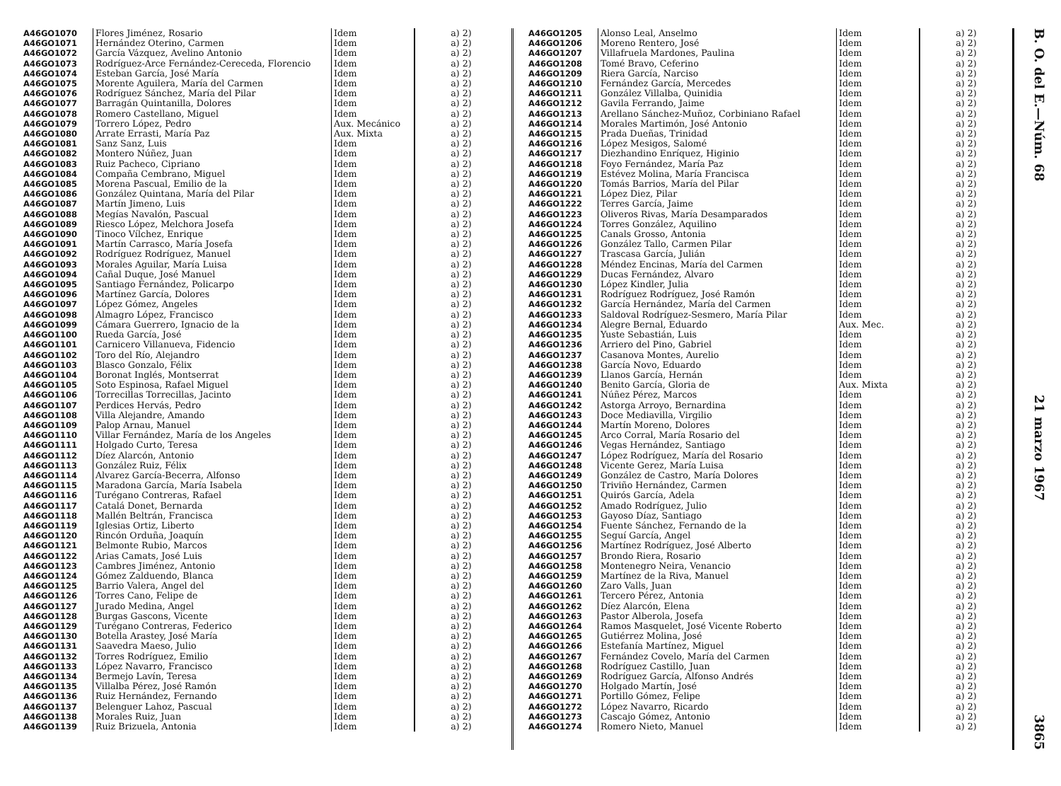| A46GO1070 | Flores Jiménez, Rosario | Idem | a) 2) |
| A46GO1071 | Hernández Oterino, Carmen | Idem | a) 2) |
| A46GO1072 | García Vázquez, Avelino Antonio | Idem | a) 2) |
| A46GO1073 | Rodríguez-Arce Fernández-Cereceda, Florencio | Idem | a) 2) |
| A46GO1074 | Esteban García, José María | Idem | a) 2) |
| A46GO1075 | Morente Aguilera, María del Carmen | Idem | a) 2) |
| A46GO1076 | Rodríguez Sánchez, María del Pilar | Idem | a) 2) |
| A46GO1077 | Barragán Quintanilla, Dolores | Idem | a) 2) |
| A46GO1078 | Romero Castellano, Miguel | Idem | a) 2) |
| A46GO1079 | Torrero López, Pedro | Aux. Mecánico | a) 2) |
| A46GO1080 | Arrate Errasti, María Paz | Aux. Mixta | a) 2) |
| A46GO1081 | Sanz Sanz, Luis | Idem | a) 2) |
| A46GO1082 | Montero Núñez, Juan | Idem | a) 2) |
| A46GO1083 | Ruiz Pacheco, Cipriano | Idem | a) 2) |
| A46GO1084 | Compaña Cembrano, Miguel | Idem | a) 2) |
| A46GO1085 | Morena Pascual, Emilio de la | Idem | a) 2) |
| A46GO1086 | González Quintana, María del Pilar | Idem | a) 2) |
| A46GO1087 | Martín Jimeno, Luis | Idem | a) 2) |
| A46GO1088 | Megías Navalón, Pascual | Idem | a) 2) |
| A46GO1089 | Riesco López, Melchora Josefa | Idem | a) 2) |
| A46GO1090 | Tinoco Vílchez, Enrique | Idem | a) 2) |
| A46GO1091 | Martín Carrasco, María Josefa | Idem | a) 2) |
| A46GO1092 | Rodríguez Rodríguez, Manuel | Idem | a) 2) |
| A46GO1093 | Morales Aguilar, María Luisa | Idem | a) 2) |
| A46GO1094 | Cañal Duque, José Manuel | Idem | a) 2) |
| A46GO1095 | Santiago Fernández, Policarpo | Idem | a) 2) |
| A46GO1096 | Martínez García, Dolores | Idem | a) 2) |
| A46GO1097 | López Gómez, Angeles | Idem | a) 2) |
| A46GO1098 | Almagro López, Francisco | Idem | a) 2) |
| A46GO1099 | Cámara Guerrero, Ignacio de la | Idem | a) 2) |
| A46GO1100 | Rueda García, José | Idem | a) 2) |
| A46GO1101 | Carnicero Villanueva, Fidencio | Idem | a) 2) |
| A46GO1102 | Toro del Río, Alejandro | Idem | a) 2) |
| A46GO1103 | Blasco Gonzalo, Félix | Idem | a) 2) |
| A46GO1104 | Boronat Inglés, Montserrat | Idem | a) 2) |
| A46GO1105 | Soto Espinosa, Rafael Miguel | Idem | a) 2) |
| A46GO1106 | Torrecillas Torrecillas, Jacinto | Idem | a) 2) |
| A46GO1107 | Perdices Hervás, Pedro | Idem | a) 2) |
| A46GO1108 | Villa Alejandre, Amando | Idem | a) 2) |
| A46GO1109 | Palop Arnau, Manuel | Idem | a) 2) |
| A46GO1110 | Villar Fernández, María de los Angeles | Idem | a) 2) |
| A46GO1111 | Holgado Curto, Teresa | Idem | a) 2) |
| A46GO1112 | Díez Alarcón, Antonio | Idem | a) 2) |
| A46GO1113 | González Ruiz, Félix | Idem | a) 2) |
| A46GO1114 | Alvarez García-Becerra, Alfonso | Idem | a) 2) |
| A46GO1115 | Maradona García, María Isabela | Idem | a) 2) |
| A46GO1116 | Turégano Contreras, Rafael | Idem | a) 2) |
| A46GO1117 | Catalá Donet, Bernarda | Idem | a) 2) |
| A46GO1118 | Mallén Beltrán, Francisca | Idem | a) 2) |
| A46GO1119 | Iglesias Ortiz, Liberto | Idem | a) 2) |
| A46GO1120 | Rincón Orduña, Joaquín | Idem | a) 2) |
| A46GO1121 | Belmonte Rubio, Marcos | Idem | a) 2) |
| A46GO1122 | Arias Camats, José Luis | Idem | a) 2) |
| A46GO1123 | Cambres Jiménez, Antonio | Idem | a) 2) |
| A46GO1124 | Gómez Zalduendo, Blanca | Idem | a) 2) |
| A46GO1125 | Barrio Valera, Angel del | Idem | a) 2) |
| A46GO1126 | Torres Cano, Felipe de | Idem | a) 2) |
| A46GO1127 | Jurado Medina, Angel | Idem | a) 2) |
| A46GO1128 | Burgas Gascons, Vicente | Idem | a) 2) |
| A46GO1129 | Turégano Contreras, Federico | Idem | a) 2) |
| A46GO1130 | Botella Arastey, José María | Idem | a) 2) |
| A46GO1131 | Saavedra Maeso, Julio | Idem | a) 2) |
| A46GO1132 | Torres Rodríguez, Emilio | Idem | a) 2) |
| A46GO1133 | López Navarro, Francisco | Idem | a) 2) |
| A46GO1134 | Bermejo Lavín, Teresa | Idem | a) 2) |
| A46GO1135 | Villalba Pérez, José Ramón | Idem | a) 2) |
| A46GO1136 | Ruiz Hernández, Fernando | Idem | a) 2) |
| A46GO1137 | Belenguer Lahoz, Pascual | Idem | a) 2) |
| A46GO1138 | Morales Ruiz, Juan | Idem | a) 2) |
| A46GO1139 | Ruiz Brizuela, Antonia | Idem | a) 2) |
| A46GO1205 | Alonso Leal, Anselmo | Idem | a) 2) |
| A46GO1206 | Moreno Rentero, José | Idem | a) 2) |
| A46GO1207 | Villafruela Mardones, Paulina | Idem | a) 2) |
| A46GO1208 | Tomé Bravo, Ceferino | Idem | a) 2) |
| A46GO1209 | Riera García, Narciso | Idem | a) 2) |
| A46GO1210 | Fernández García, Mercedes | Idem | a) 2) |
| A46GO1211 | González Villalba, Quinidia | Idem | a) 2) |
| A46GO1212 | Gavila Ferrando, Jaime | Idem | a) 2) |
| A46GO1213 | Arellano Sánchez-Muñoz, Corbiniano Rafael | Idem | a) 2) |
| A46GO1214 | Morales Martimón, José Antonio | Idem | a) 2) |
| A46GO1215 | Prada Dueñas, Trinidad | Idem | a) 2) |
| A46GO1216 | López Mesigos, Salomé | Idem | a) 2) |
| A46GO1217 | Diezhandino Enríquez, Higinio | Idem | a) 2) |
| A46GO1218 | Foyo Fernández, María Paz | Idem | a) 2) |
| A46GO1219 | Estévez Molina, María Francisca | Idem | a) 2) |
| A46GO1220 | Tomás Barrios, María del Pilar | Idem | a) 2) |
| A46GO1221 | López Diez, Pilar | Idem | a) 2) |
| A46GO1222 | Terres García, Jaime | Idem | a) 2) |
| A46GO1223 | Oliveros Rivas, María Desamparados | Idem | a) 2) |
| A46GO1224 | Torres González, Aquilino | Idem | a) 2) |
| A46GO1225 | Canals Grosso, Antonia | Idem | a) 2) |
| A46GO1226 | González Tallo, Carmen Pilar | Idem | a) 2) |
| A46GO1227 | Trascasa García, Julián | Idem | a) 2) |
| A46GO1228 | Méndez Encinas, María del Carmen | Idem | a) 2) |
| A46GO1229 | Ducas Fernández, Alvaro | Idem | a) 2) |
| A46GO1230 | López Kindler, Julia | Idem | a) 2) |
| A46GO1231 | Rodríguez Rodríguez, José Ramón | Idem | a) 2) |
| A46GO1232 | García Hernández, María del Carmen | Idem | a) 2) |
| A46GO1233 | Saldoval Rodríguez-Sesmero, María Pilar | Idem | a) 2) |
| A46GO1234 | Alegre Bernal, Eduardo | Aux. Mec. | a) 2) |
| A46GO1235 | Yuste Sebastián, Luis | Idem | a) 2) |
| A46GO1236 | Arriero del Pino, Gabriel | Idem | a) 2) |
| A46GO1237 | Casanova Montes, Aurelio | Idem | a) 2) |
| A46GO1238 | García Novo, Eduardo | Idem | a) 2) |
| A46GO1239 | Llanos García, Hernán | Idem | a) 2) |
| A46GO1240 | Benito García, Gloria de | Aux. Mixta | a) 2) |
| A46GO1241 | Núñez Pérez, Marcos | Idem | a) 2) |
| A46GO1242 | Astorga Arroyo, Bernardina | Idem | a) 2) |
| A46GO1243 | Doce Mediavilla, Virgilio | Idem | a) 2) |
| A46GO1244 | Martín Moreno, Dolores | Idem | a) 2) |
| A46GO1245 | Arco Corral, María Rosario del | Idem | a) 2) |
| A46GO1246 | Vegas Hernández, Santiago | Idem | a) 2) |
| A46GO1247 | López Rodríguez, María del Rosario | Idem | a) 2) |
| A46GO1248 | Vicente Gerez, María Luisa | Idem | a) 2) |
| A46GO1249 | González de Castro, María Dolores | Idem | a) 2) |
| A46GO1250 | Triviño Hernández, Carmen | Idem | a) 2) |
| A46GO1251 | Quirós García, Adela | Idem | a) 2) |
| A46GO1252 | Amado Rodríguez, Julio | Idem | a) 2) |
| A46GO1253 | Gayoso Díaz, Santiago | Idem | a) 2) |
| A46GO1254 | Fuente Sánchez, Fernando de la | Idem | a) 2) |
| A46GO1255 | Seguí García, Angel | Idem | a) 2) |
| A46GO1256 | Martínez Rodríguez, José Alberto | Idem | a) 2) |
| A46GO1257 | Brondo Riera, Rosario | Idem | a) 2) |
| A46GO1258 | Montenegro Neira, Venancio | Idem | a) 2) |
| A46GO1259 | Martínez de la Riva, Manuel | Idem | a) 2) |
| A46GO1260 | Zaro Valls, Juan | Idem | a) 2) |
| A46GO1261 | Tercero Pérez, Antonia | Idem | a) 2) |
| A46GO1262 | Díez Alarcón, Elena | Idem | a) 2) |
| A46GO1263 | Pastor Alberola, Josefa | Idem | a) 2) |
| A46GO1264 | Ramos Masquelet, José Vicente Roberto | Idem | a) 2) |
| A46GO1265 | Gutiérrez Molina, José | Idem | a) 2) |
| A46GO1266 | Estefanía Martínez, Miguel | Idem | a) 2) |
| A46GO1267 | Fernández Covelo, María del Carmen | Idem | a) 2) |
| A46GO1268 | Rodríguez Castillo, Juan | Idem | a) 2) |
| A46GO1269 | Rodríguez García, Alfonso Andrés | Idem | a) 2) |
| A46GO1270 | Holgado Martín, José | Idem | a) 2) |
| A46GO1271 | Portillo Gómez, Felipe | Idem | a) 2) |
| A46GO1272 | López Navarro, Ricardo | Idem | a) 2) |
| A46GO1273 | Cascajo Gómez, Antonio | Idem | a) 2) |
| A46GO1274 | Romero Nieto, Manuel | Idem | a) 2) |
B. O. del E.—Núm. 68 21 marzo 1967 3865